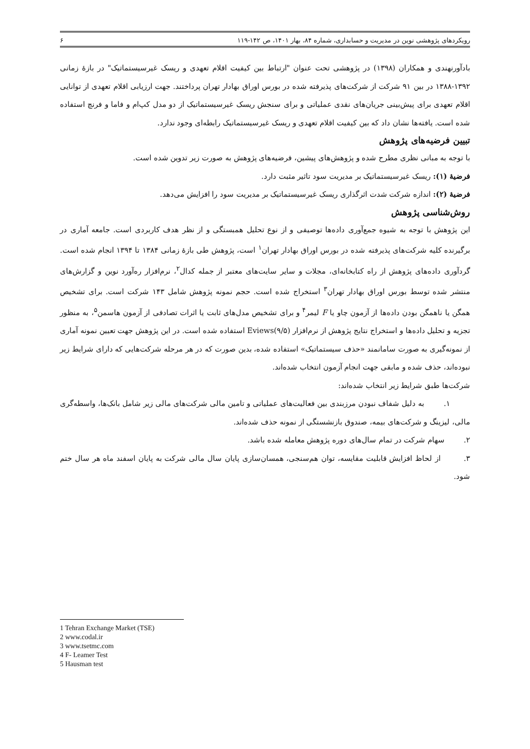رویکردهای پژوهشی نوین در مدیریت و حسابداری، شماره ۸۴، بهار ۱۴۰۱، ص ۱۴۲-۱۱۹ ۶
بادآورنهندی و همکاران (۱۳۹۸) در پژوهشی تحت عنوان "ارتباط بین کیفیت اقلام تعهدی و ریسک غیرسیستماتیک" در بازۀ زمانی ۱۳۹۲-۱۳۸۸ در بین ۹۱ شرکت از شرکت‌های پذیرفته شده در بورس اوراق بهادار تهران پرداختند. جهت ارزیابی اقلام تعهدی از توانایی اقلام تعهدی برای پیش‌بینی جریان‌های نقدی عملیاتی و برای سنجش ریسک غیرسیستماتیک از دو مدل کپ‌ام و فاما و فرنچ استفاده شده است. یافته‌ها نشان داد که بین کیفیت اقلام تعهدی و ریسک غیرسیستماتیک رابطه‌ای وجود ندارد.
تبیین فرضیه‌های پژوهش
با توجه به مبانی نظری مطرح شده و پژوهش‌های پیشین، فرضیه‌های پژوهش به صورت زیر تدوین شده است.
فرضیۀ (۱): ریسک غیرسیستماتیک بر مدیریت سود تاثیر مثبت دارد.
فرضیۀ (۲): اندازه شرکت شدت اثرگذاری ریسک غیرسیستماتیک بر مدیریت سود را افزایش می‌دهد.
روش‌شناسی پژوهش
این پژوهش با توجه به شیوه جمع‌آوری داده‌ها توصیفی و از نوع تحلیل همبستگی و از نظر هدف کاربردی است. جامعه آماری در برگیرنده کلیه شرکت‌های پذیرفته شده در بورس اوراق بهادار تهران<sup>۱</sup> است، پژوهش طی بازۀ زمانی ۱۳۸۴ تا ۱۳۹۴ انجام شده است. گردآوری داده‌های پژوهش از راه کتابخانه‌ای، مجلات و سایر سایت‌های معتبر از جمله کدال<sup>۲</sup>، نرم‌افزار ره‌آورد نوین و گزارش‌های منتشر شده توسط بورس اوراق بهادار تهران<sup>۳</sup> استخراج شده است. حجم نمونه پژوهش شامل ۱۴۳ شرکت است. برای تشخیص همگن یا ناهمگن بودن داده‌ها از آزمون چاو یا F لیمر<sup>۴</sup> و برای تشخیص مدل‌های ثابت یا اثرات تصادفی از آزمون هاسمن<sup>۵</sup>، به منظور تجزیه و تحلیل داده‌ها و استخراج نتایج پژوهش از نرم‌افزار Eviews(۹/۵) استفاده شده است. در این پژوهش جهت تعیین نمونه آماری از نمونه‌گیری به صورت سامانمند «حذف سیستماتیک» استفاده شده، بدین صورت که در هر مرحله شرکت‌هایی که دارای شرایط زیر نبوده‌اند، حذف شده و مابقی جهت انجام آزمون انتخاب شده‌اند.
شرکت‌ها طبق شرایط زیر انتخاب شده‌اند:
۱. به دلیل شفاف نبودن مرزبندی بین فعالیت‌های عملیاتی و تامین مالی شرکت‌های مالی زیر شامل بانک‌ها، واسطه‌گری مالی، لیزینگ و شرکت‌های بیمه، صندوق بازنشستگی از نمونه حذف شده‌اند.
۲. سهام شرکت در تمام سال‌های دوره پژوهش معامله شده باشد.
۳. از لحاظ افزایش قابلیت مقایسه، توان هم‌سنجی، همسان‌سازی پایان سال مالی شرکت به پایان اسفند ماه هر سال ختم شود.
1 Tehran Exchange Market (TSE)
2 www.codal.ir
3 www.tsetmc.com
4 F- Leamer Test
5 Hausman test